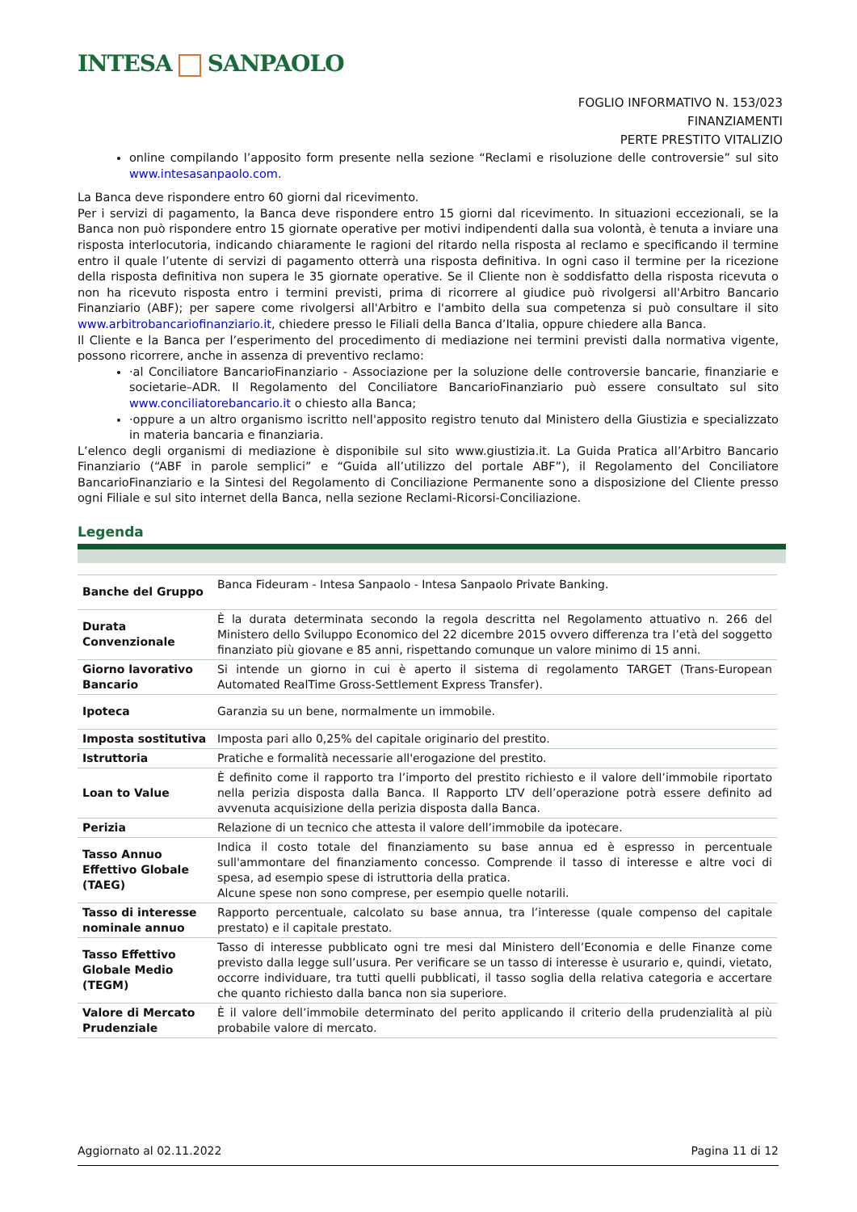INTESA SANPAOLO
FOGLIO INFORMATIVO N. 153/023
FINANZIAMENTI
PERTE PRESTITO VITALIZIO
online compilando l’apposito form presente nella sezione “Reclami e risoluzione delle controversie” sul sito www.intesasanpaolo.com.
La Banca deve rispondere entro 60 giorni dal ricevimento.
Per i servizi di pagamento, la Banca deve rispondere entro 15 giorni dal ricevimento. In situazioni eccezionali, se la Banca non può rispondere entro 15 giornate operative per motivi indipendenti dalla sua volontà, è tenuta a inviare una risposta interlocutoria, indicando chiaramente le ragioni del ritardo nella risposta al reclamo e specificando il termine entro il quale l’utente di servizi di pagamento otterrà una risposta definitiva. In ogni caso il termine per la ricezione della risposta definitiva non supera le 35 giornate operative. Se il Cliente non è soddisfatto della risposta ricevuta o non ha ricevuto risposta entro i termini previsti, prima di ricorrere al giudice può rivolgersi all'Arbitro Bancario Finanziario (ABF); per sapere come rivolgersi all'Arbitro e l'ambito della sua competenza si può consultare il sito www.arbitrobancariofinanziario.it, chiedere presso le Filiali della Banca d’Italia, oppure chiedere alla Banca.
Il Cliente e la Banca per l’esperimento del procedimento di mediazione nei termini previsti dalla normativa vigente, possono ricorrere, anche in assenza di preventivo reclamo:
·al Conciliatore BancarioFinanziario - Associazione per la soluzione delle controversie bancarie, finanziarie e societarie–ADR. Il Regolamento del Conciliatore BancarioFinanziario può essere consultato sul sito www.conciliatorebancario.it o chiesto alla Banca;
·oppure a un altro organismo iscritto nell'apposito registro tenuto dal Ministero della Giustizia e specializzato in materia bancaria e finanziaria.
L’elenco degli organismi di mediazione è disponibile sul sito www.giustizia.it. La Guida Pratica all’Arbitro Bancario Finanziario (“ABF in parole semplici” e “Guida all’utilizzo del portale ABF”), il Regolamento del Conciliatore BancarioFinanziario e la Sintesi del Regolamento di Conciliazione Permanente sono a disposizione del Cliente presso ogni Filiale e sul sito internet della Banca, nella sezione Reclami-Ricorsi-Conciliazione.
Legenda
| Banche del Gruppo | Banca Fideuram - Intesa Sanpaolo - Intesa Sanpaolo Private Banking. |
| Durata Convenzionale | È la durata determinata secondo la regola descritta nel Regolamento attuativo n. 266 del Ministero dello Sviluppo Economico del 22 dicembre 2015 ovvero differenza tra l’età del soggetto finanziato più giovane e 85 anni, rispettando comunque un valore minimo di 15 anni. |
| Giorno lavorativo Bancario | Si intende un giorno in cui è aperto il sistema di regolamento TARGET (Trans-European Automated RealTime Gross-Settlement Express Transfer). |
| Ipoteca | Garanzia su un bene, normalmente un immobile. |
| Imposta sostitutiva | Imposta pari allo 0,25% del capitale originario del prestito. |
| Istruttoria | Pratiche e formalità necessarie all'erogazione del prestito. |
| Loan to Value | È definito come il rapporto tra l’importo del prestito richiesto e il valore dell’immobile riportato nella perizia disposta dalla Banca. Il Rapporto LTV dell’operazione potrà essere definito ad avvenuta acquisizione della perizia disposta dalla Banca. |
| Perizia | Relazione di un tecnico che attesta il valore dell’immobile da ipotecare. |
| Tasso Annuo Effettivo Globale (TAEG) | Indica il costo totale del finanziamento su base annua ed è espresso in percentuale sull'ammontare del finanziamento concesso. Comprende il tasso di interesse e altre voci di spesa, ad esempio spese di istruttoria della pratica. Alcune spese non sono comprese, per esempio quelle notarili. |
| Tasso di interesse nominale annuo | Rapporto percentuale, calcolato su base annua, tra l’interesse (quale compenso del capitale prestato) e il capitale prestato. |
| Tasso Effettivo Globale Medio (TEGM) | Tasso di interesse pubblicato ogni tre mesi dal Ministero dell’Economia e delle Finanze come previsto dalla legge sull’usura. Per verificare se un tasso di interesse è usurario e, quindi, vietato, occorre individuare, tra tutti quelli pubblicati, il tasso soglia della relativa categoria e accertare che quanto richiesto dalla banca non sia superiore. |
| Valore di Mercato Prudenziale | È il valore dell’immobile determinato del perito applicando il criterio della prudenzialità al più probabile valore di mercato. |
Aggiornato al 02.11.2022 Pagina 11 di 12